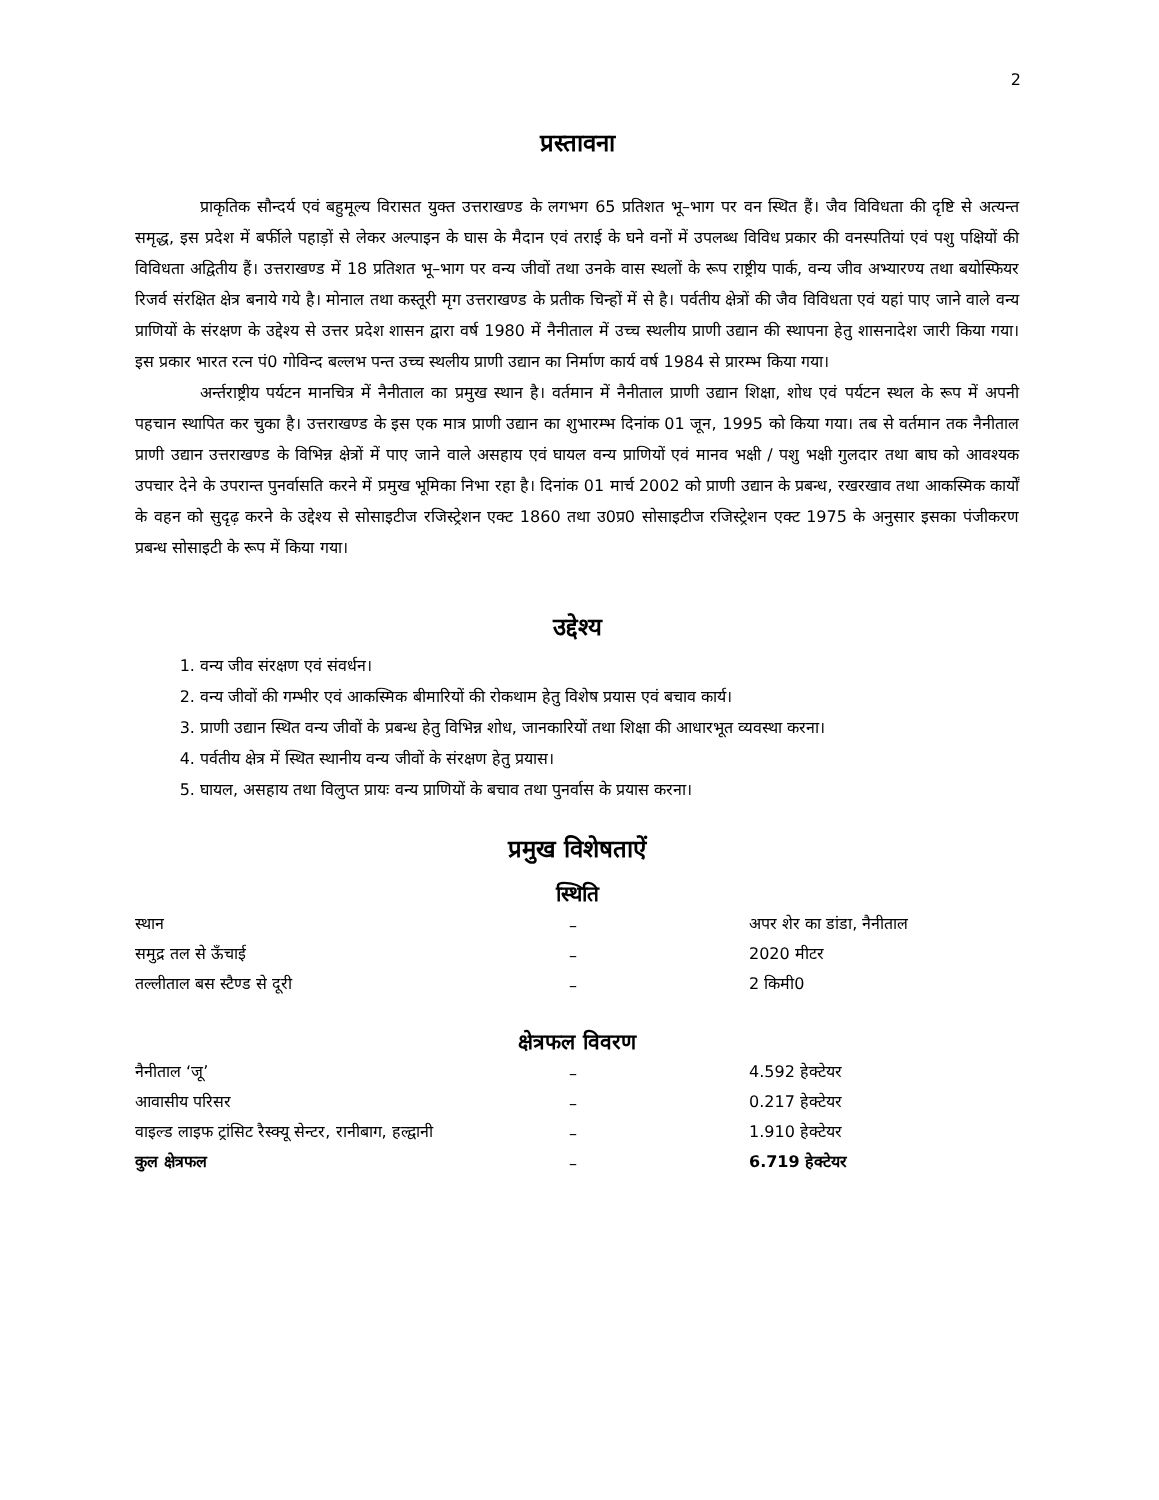2
प्रस्तावना
प्राकृतिक सौन्दर्य एवं बहुमूल्य विरासत युक्त उत्तराखण्ड के लगभग 65 प्रतिशत भू–भाग पर वन स्थित हैं। जैव विविधता की दृष्टि से अत्यन्त समृद्ध, इस प्रदेश में बर्फीले पहाड़ों से लेकर अल्पाइन के घास के मैदान एवं तराई के घने वनों में उपलब्ध विविध प्रकार की वनस्पतियां एवं पशु पक्षियों की विविधता अद्वितीय हैं। उत्तराखण्ड में 18 प्रतिशत भू–भाग पर वन्य जीवों तथा उनके वास स्थलों के रूप राष्ट्रीय पार्क, वन्य जीव अभ्यारण्य तथा बयोस्फियर रिजर्व संरक्षित क्षेत्र बनाये गये है। मोनाल तथा कस्तूरी मृग उत्तराखण्ड के प्रतीक चिन्हों में से है। पर्वतीय क्षेत्रों की जैव विविधता एवं यहां पाए जाने वाले वन्य प्राणियों के संरक्षण के उद्देश्य से उत्तर प्रदेश शासन द्वारा वर्ष 1980 में नैनीताल में उच्च स्थलीय प्राणी उद्यान की स्थापना हेतु शासनादेश जारी किया गया। इस प्रकार भारत रत्न पं0 गोविन्द बल्लभ पन्त उच्च स्थलीय प्राणी उद्यान का निर्माण कार्य वर्ष 1984 से प्रारम्भ किया गया।
अर्न्तराष्ट्रीय पर्यटन मानचित्र में नैनीताल का प्रमुख स्थान है। वर्तमान में नैनीताल प्राणी उद्यान शिक्षा, शोध एवं पर्यटन स्थल के रूप में अपनी पहचान स्थापित कर चुका है। उत्तराखण्ड के इस एक मात्र प्राणी उद्यान का शुभारम्भ दिनांक 01 जून, 1995 को किया गया। तब से वर्तमान तक नैनीताल प्राणी उद्यान उत्तराखण्ड के विभिन्न क्षेत्रों में पाए जाने वाले असहाय एवं घायल वन्य प्राणियों एवं मानव भक्षी / पशु भक्षी गुलदार तथा बाघ को आवश्यक उपचार देने के उपरान्त पुनर्वासति करने में प्रमुख भूमिका निभा रहा है। दिनांक 01 मार्च 2002 को प्राणी उद्यान के प्रबन्ध, रखरखाव तथा आकस्मिक कार्यों के वहन को सुदृढ़ करने के उद्देश्य से सोसाइटीज रजिस्ट्रेशन एक्ट 1860 तथा उ0प्र0 सोसाइटीज रजिस्ट्रेशन एक्ट 1975 के अनुसार इसका पंजीकरण प्रबन्ध सोसाइटी के रूप में किया गया।
उद्देश्य
1. वन्य जीव संरक्षण एवं संवर्धन।
2. वन्य जीवों की गम्भीर एवं आकस्मिक बीमारियों की रोकथाम हेतु विशेष प्रयास एवं बचाव कार्य।
3. प्राणी उद्यान स्थित वन्य जीवों के प्रबन्ध हेतु विभिन्न शोध, जानकारियों तथा शिक्षा की आधारभूत व्यवस्था करना।
4. पर्वतीय क्षेत्र में स्थित स्थानीय वन्य जीवों के संरक्षण हेतु प्रयास।
5. घायल, असहाय तथा विलुप्त प्रायः वन्य प्राणियों के बचाव तथा पुनर्वास के प्रयास करना।
प्रमुख विशेषताऐं
स्थिति
| स्थान | – | अपर शेर का डांडा, नैनीताल |
| समुद्र तल से ऊँचाई | – | 2020 मीटर |
| तल्लीताल बस स्टैण्ड से दूरी | – | 2 किमी0 |
क्षेत्रफल विवरण
| नैनीताल ‘जू’ | – | 4.592 हेक्टेयर |
| आवासीय परिसर | – | 0.217 हेक्टेयर |
| वाइल्ड लाइफ ट्रांसिट रैस्क्यू सेन्टर, रानीबाग, हल्द्वानी | – | 1.910 हेक्टेयर |
| कुल क्षेत्रफल | – | 6.719 हेक्टेयर |